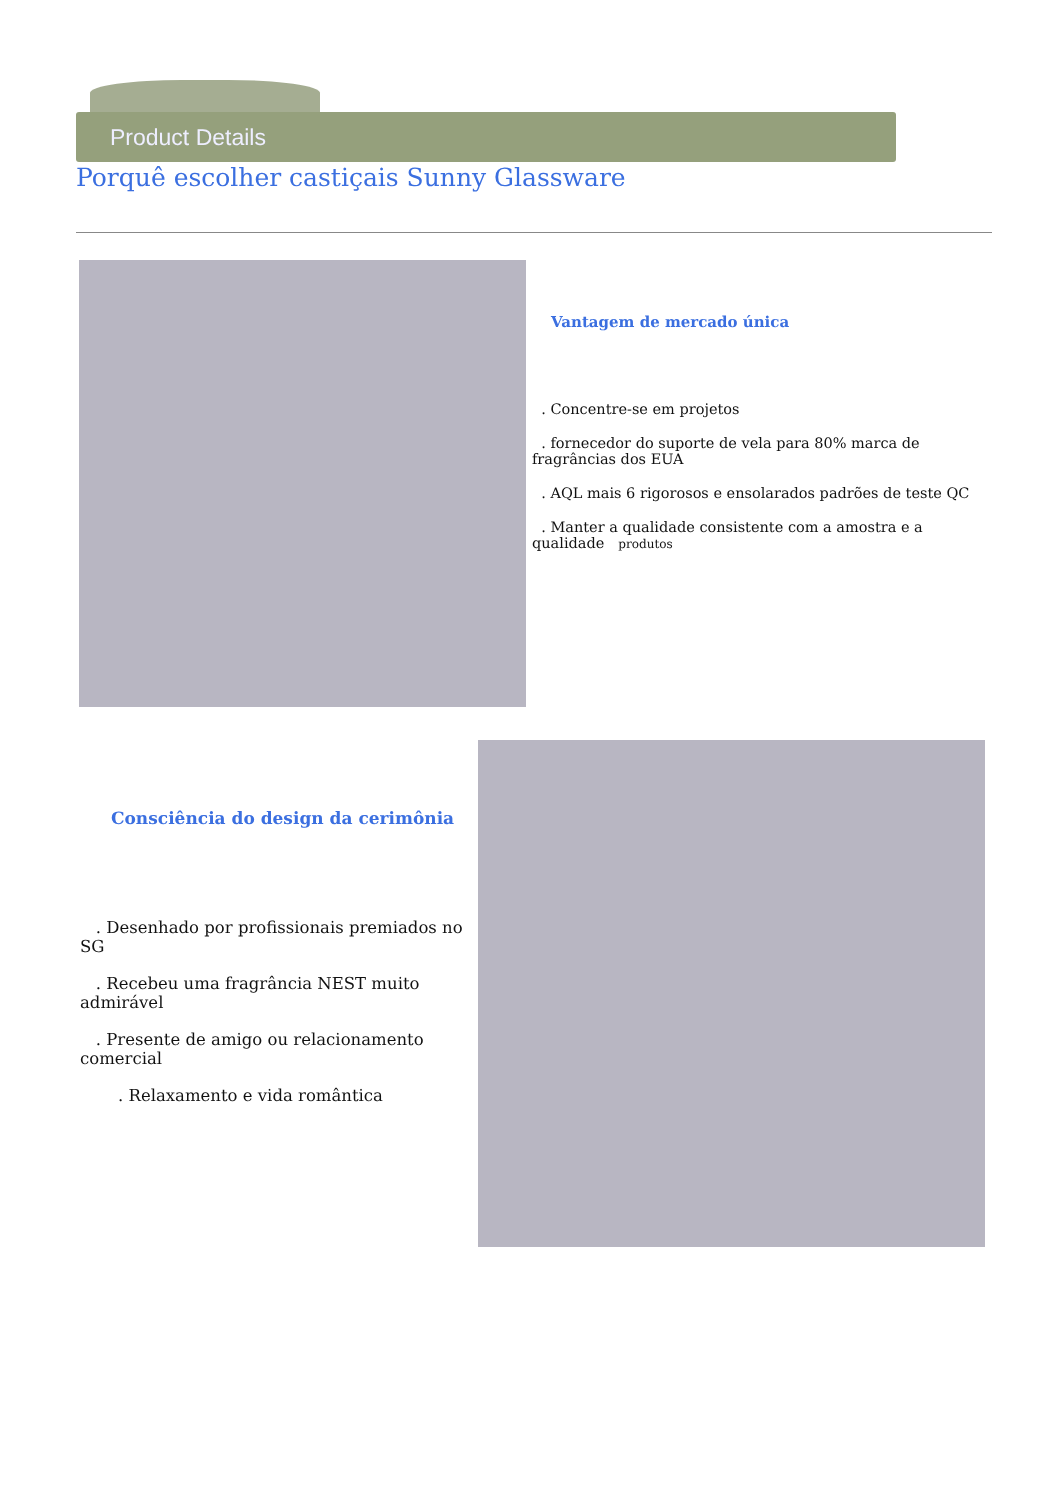Product Details
Porquê escolher castiçais Sunny Glassware
Vantagem de mercado única
. Concentre-se em projetos
. fornecedor do suporte de vela para 80% marca de fragrâncias dos EUA
. AQL mais 6 rigorosos e ensolarados padrões de teste QC
. Manter a qualidade consistente com a amostra e a qualidade produtos
Consciência do design da cerimônia
. Desenhado por profissionais premiados no SG
. Recebeu uma fragrância NEST muito admirável
. Presente de amigo ou relacionamento comercial
. Relaxamento e vida romântica